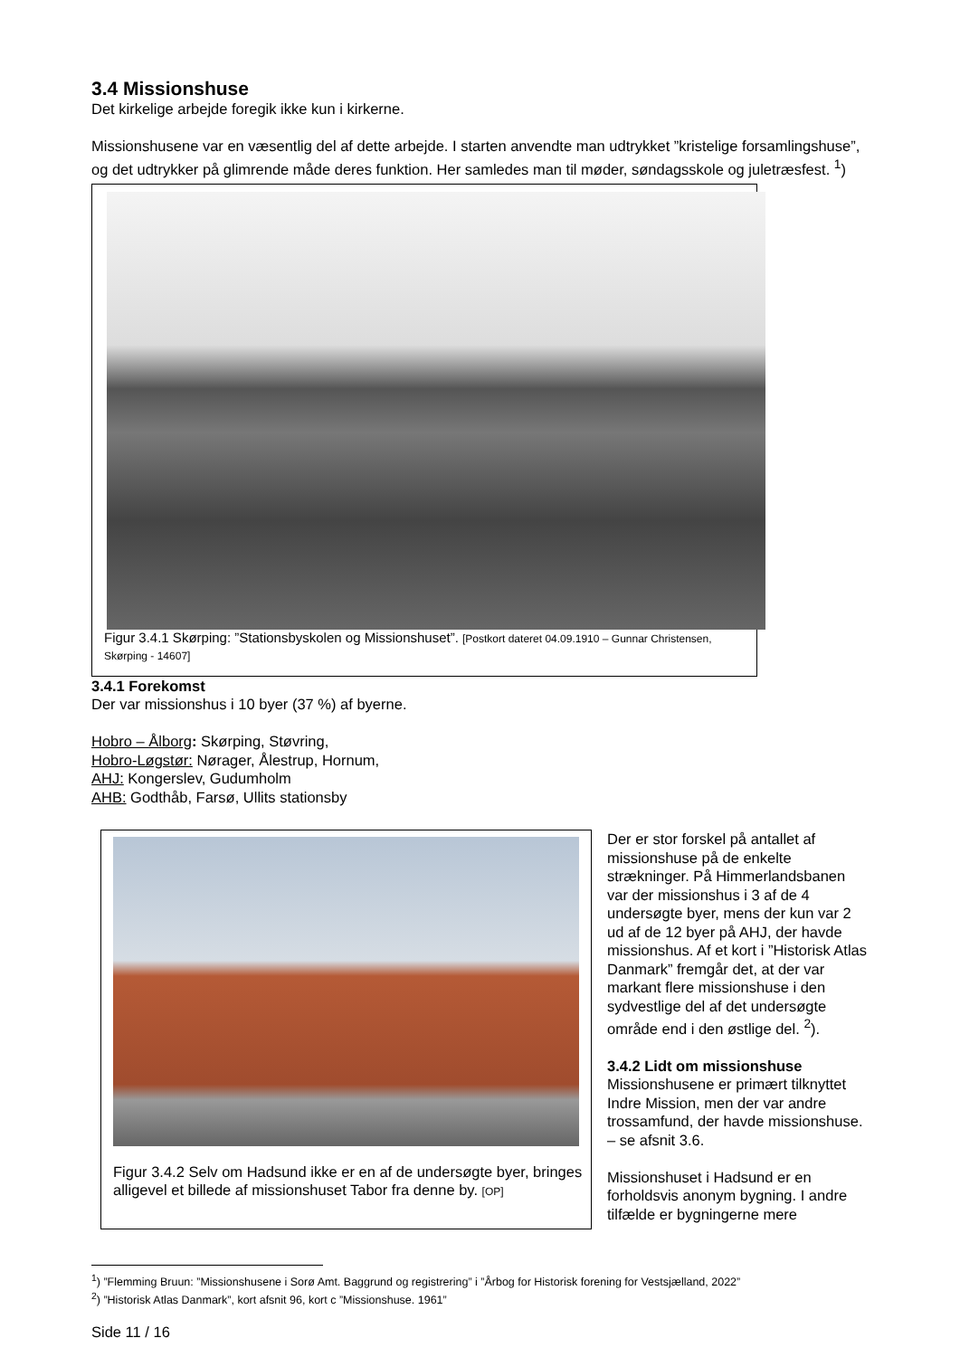3.4 Missionshuse
Det kirkelige arbejde foregik ikke kun i kirkerne.
Missionshusene var en væsentlig del af dette arbejde. I starten anvendte man udtrykket ”kristelige forsamlingshuse”, og det udtrykker på glimrende måde deres funktion. Her samledes man til møder, søndagsskole og juletræsfest. <sup>1</sup>)
Figur 3.4.1 Skørping: ”Stationsbyskolen og Missionshuset”. [Postkort dateret 04.09.1910 – Gunnar Christensen, Skørping - 14607]
3.4.1 Forekomst
Der var missionshus i 10 byer (37 %) af byerne.
Hobro – Ålborg: Skørping, Støvring,
Hobro-Løgstør: Nørager, Ålestrup, Hornum,
AHJ: Kongerslev, Gudumholm
AHB: Godthåb, Farsø, Ullits stationsby
Figur 3.4.2 Selv om Hadsund ikke er en af de undersøgte byer, bringes alligevel et billede af missionshuset Tabor fra denne by. [OP]
Der er stor forskel på antallet af missionshuse på de enkelte strækninger. På Himmerlandsbanen var der missionshus i 3 af de 4 undersøgte byer, mens der kun var 2 ud af de 12 byer på AHJ, der havde missionshus. Af et kort i ”Historisk Atlas Danmark” fremgår det, at der var markant flere missionshuse i den sydvestlige del af det undersøgte område end i den østlige del. <sup>2</sup>).
3.4.2 Lidt om missionshuse
Missionshusene er primært tilknyttet Indre Mission, men der var andre trossamfund, der havde missionshuse. – se afsnit 3.6.
Missionshuset i Hadsund er en forholdsvis anonym bygning. I andre tilfælde er bygningerne mere
<sup>1</sup>) ”Flemming Bruun: ”Missionshusene i Sorø Amt. Baggrund og registrering” i ”Årbog for Historisk forening for Vestsjælland, 2022”
<sup>2</sup>) ”Historisk Atlas Danmark”, kort afsnit 96, kort c ”Missionshuse. 1961”
Side 11 / 16